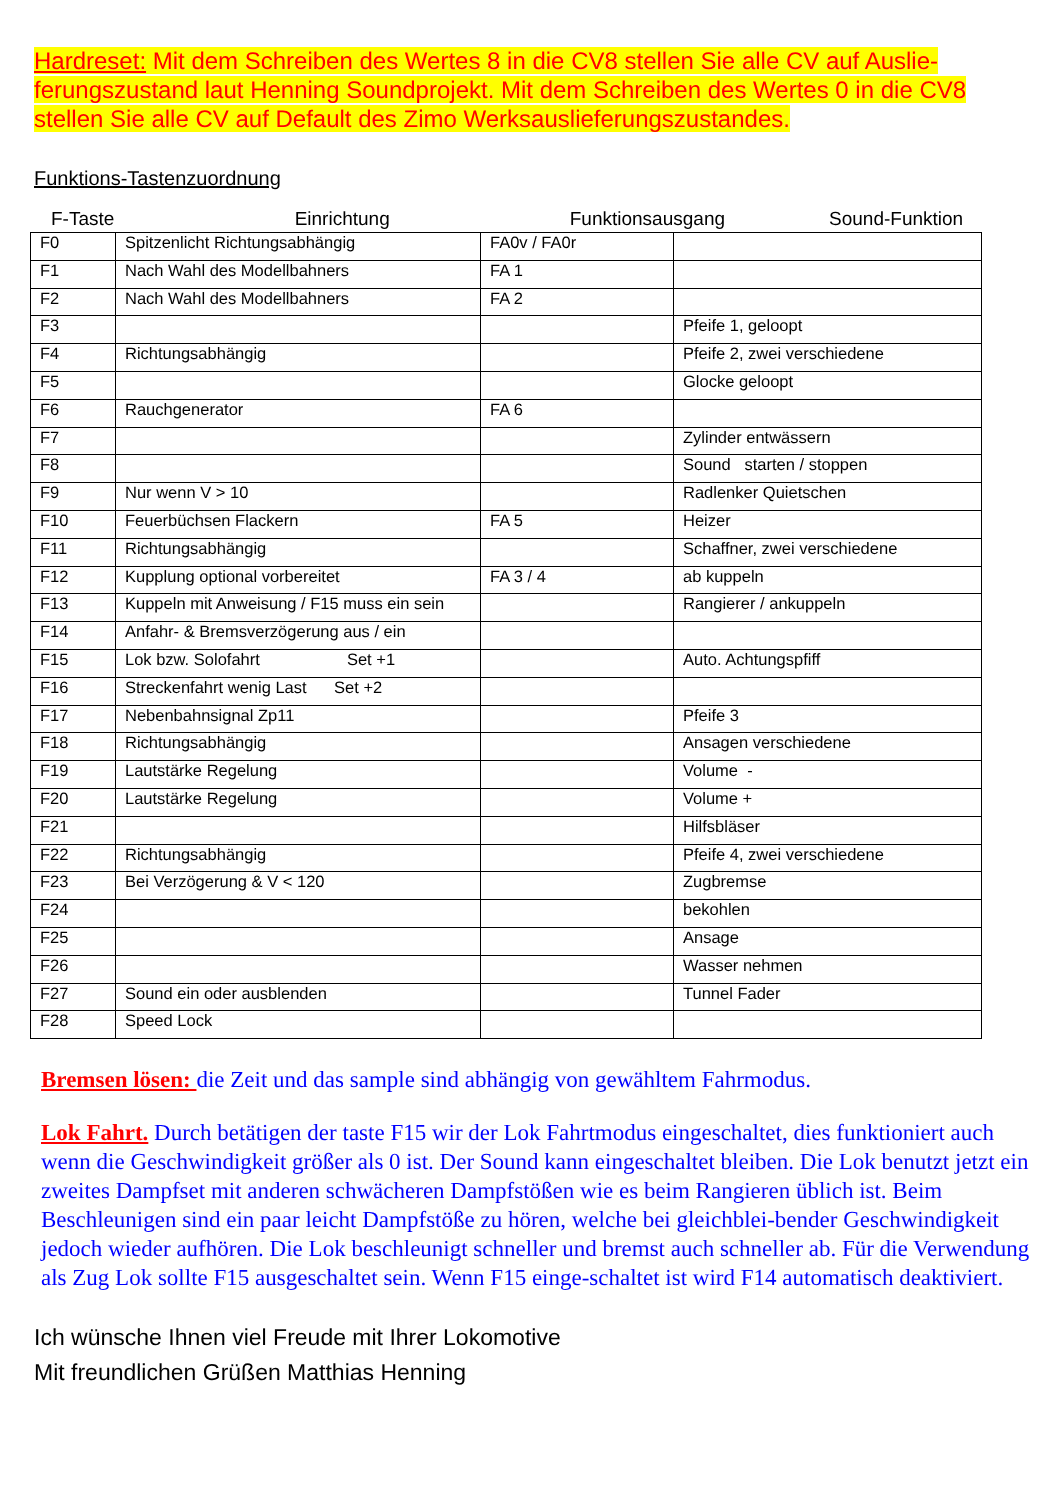Hardreset: Mit dem Schreiben des Wertes 8 in die CV8 stellen Sie alle CV auf Auslie-ferungszustand laut Henning Soundprojekt. Mit dem Schreiben des Wertes 0 in die CV8 stellen Sie alle CV auf Default des Zimo Werksauslieferungszustandes.
Funktions-Tastenzuordnung
F-Taste Einrichtung Funktionsausgang Sound-Funktion
| F0 | Spitzenlicht Richtungsabhängig | FA0v / FA0r | |
| F1 | Nach Wahl des Modellbahners | FA 1 | |
| F2 | Nach Wahl des Modellbahners | FA 2 | |
| F3 | | | Pfeife 1, geloopt |
| F4 | Richtungsabhängig | | Pfeife 2, zwei verschiedene |
| F5 | | | Glocke geloopt |
| F6 | Rauchgenerator | FA 6 | |
| F7 | | | Zylinder entwässern |
| F8 | | | Sound starten / stoppen |
| F9 | Nur wenn V > 10 | | Radlenker Quietschen |
| F10 | Feuerbüchsen Flackern | FA 5 | Heizer |
| F11 | Richtungsabhängig | | Schaffner, zwei verschiedene |
| F12 | Kupplung optional vorbereitet | FA 3 / 4 | ab kuppeln |
| F13 | Kuppeln mit Anweisung / F15 muss ein sein | | Rangierer / ankuppeln |
| F14 | Anfahr- & Bremsverzögerung aus / ein | | |
| F15 | Lok bzw. Solofahrt Set +1 | | Auto. Achtungspfiff |
| F16 | Streckenfahrt wenig Last Set +2 | | |
| F17 | Nebenbahnsignal Zp11 | | Pfeife 3 |
| F18 | Richtungsabhängig | | Ansagen verschiedene |
| F19 | Lautstärke Regelung | | Volume - |
| F20 | Lautstärke Regelung | | Volume + |
| F21 | | | Hilfsbläser |
| F22 | Richtungsabhängig | | Pfeife 4, zwei verschiedene |
| F23 | Bei Verzögerung & V < 120 | | Zugbremse |
| F24 | | | bekohlen |
| F25 | | | Ansage |
| F26 | | | Wasser nehmen |
| F27 | Sound ein oder ausblenden | | Tunnel Fader |
| F28 | Speed Lock | | |
Bremsen lösen: die Zeit und das sample sind abhängig von gewähltem Fahrmodus.
Lok Fahrt. Durch betätigen der taste F15 wir der Lok Fahrtmodus eingeschaltet, dies funktioniert auch wenn die Geschwindigkeit größer als 0 ist. Der Sound kann eingeschaltet bleiben. Die Lok benutzt jetzt ein zweites Dampfset mit anderen schwächeren Dampfstößen wie es beim Rangieren üblich ist. Beim Beschleunigen sind ein paar leicht Dampfstöße zu hören, welche bei gleichblei-bender Geschwindigkeit jedoch wieder aufhören. Die Lok beschleunigt schneller und bremst auch schneller ab. Für die Verwendung als Zug Lok sollte F15 ausgeschaltet sein. Wenn F15 einge-schaltet ist wird F14 automatisch deaktiviert.
Ich wünsche Ihnen viel Freude mit Ihrer Lokomotive
Mit freundlichen Grüßen Matthias Henning